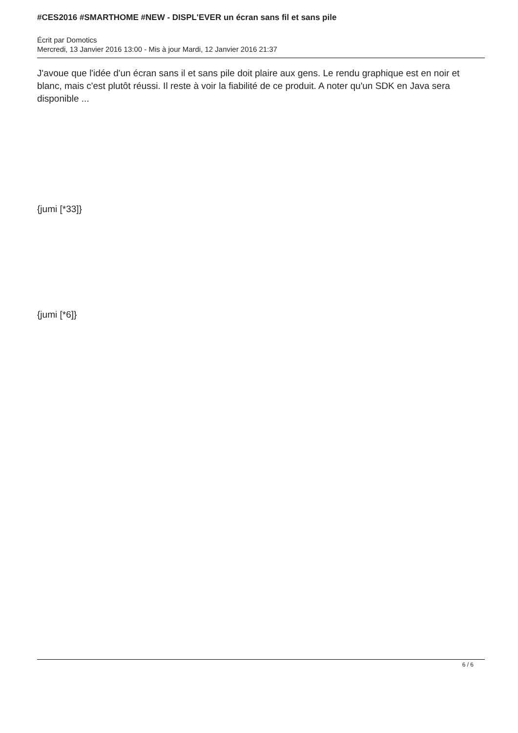#CES2016 #SMARTHOME #NEW - DISPL'EVER un écran sans fil et sans pile
Écrit par Domotics
Mercredi, 13 Janvier 2016 13:00 - Mis à jour Mardi, 12 Janvier 2016 21:37
J'avoue que l'idée d'un écran sans il et sans pile doit plaire aux gens. Le rendu graphique est en noir et blanc, mais c'est plutôt réussi. Il reste à voir la fiabilité de ce produit. A noter qu'un SDK en Java sera disponible ...
{jumi [*33]}
{jumi [*6]}
6 / 6